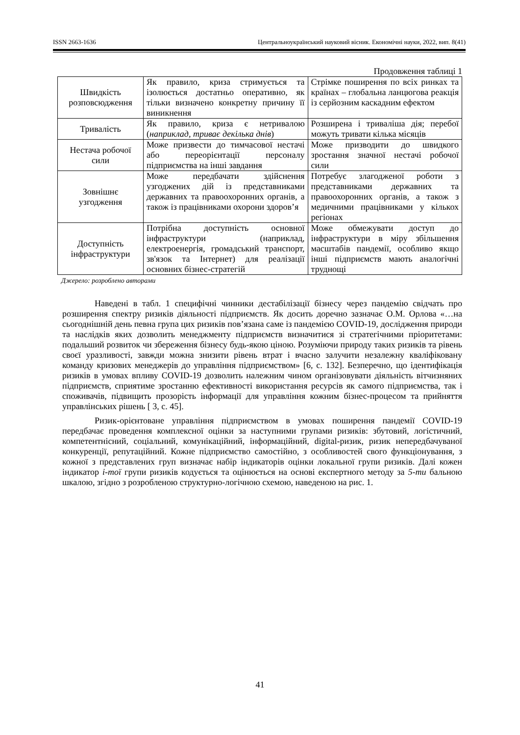ISSN 2663-1636 Центральноукраїнський науковий вісник. Економічні науки, 2022, вип. 8(41)
Продовження таблиці 1
| Швидкість розповсюдження | Як правило, криза стримується та ізолюється достатньо оперативно, як тільки визначено конкретну причину її виникнення | Стрімке поширення по всіх ринках та країнах – глобальна ланцюгова реакція із серйозним каскадним ефектом |
| Тривалість | Як правило, криза є нетривалою ( наприклад, триває декілька днів ) | Розширена і триваліша дія; перебої можуть тривати кілька місяців |
| Нестача робочої сили | Може призвести до тимчасової нестачі або переорієнтації персоналу підприємства на інші завдання | Може призводити до швидкого зростання значної нестачі робочої сили |
| Зовнішнє узгодження | Може передбачати здійснення узгоджених дій із представниками державних та правоохоронних органів, а також із працівниками охорони здоров’я | Потребує злагодженої роботи з представниками державних та правоохоронних органів, а також з медичними працівниками у кількох регіонах |
| Доступність інфраструктури | Потрібна доступність основної інфраструктури (наприклад, електроенергія, громадський транспорт, зв'язок та Інтернет) для реалізації основних бізнес-стратегій | Може обмежувати доступ до інфраструктури в міру збільшення масштабів пандемії, особливо якщо інші підприємств мають аналогічні труднощі |
Джерело: розроблено авторами
Наведені в табл. 1 специфічні чинники дестабілізації бізнесу через пандемію свідчать про розширення спектру ризиків діяльності підприємств. Як досить доречно зазначає О.М. Орлова «…на сьогоднішній день певна група цих ризиків пов’язана саме із пандемією COVID-19, дослідження природи та наслідків яких дозволить менеджменту підприємств визначитися зі стратегічними пріоритетами: подальший розвиток чи збереження бізнесу будь-якою ціною. Розуміючи природу таких ризиків та рівень своєї уразливості, завжди можна знизити рівень втрат і вчасно залучити незалежну кваліфіковану команду кризових менеджерів до управління підприємством» [6, с. 132]. Безперечно, що ідентифікація ризиків в умовах впливу COVID-19 дозволить належним чином організовувати діяльність вітчизняних підприємств, сприятиме зростанню ефективності використання ресурсів як самого підприємства, так і споживачів, підвищить прозорість інформації для управління кожним бізнес-процесом та прийняття управлінських рішень [ 3, с. 45].
Ризик-орієнтоване управління підприємством в умовах поширення пандемії COVID-19 передбачає проведення комплексної оцінки за наступними групами ризиків: збутовий, логістичний, компетентнісний, соціальний, комунікаційний, інформаційний, digital-ризик, ризик непередбачуваної конкуренції, репутаційний. Кожне підприємство самостійно, з особливостей свого функціонування, з кожної з представлених груп визначає набір індикаторів оцінки локальної групи ризиків. Далі кожен індикатор i-тої групи ризиків кодується та оцінюється на основі експертного методу за 5-ти бальною шкалою, згідно з розробленою структурно-логічною схемою, наведеною на рис. 1.
41